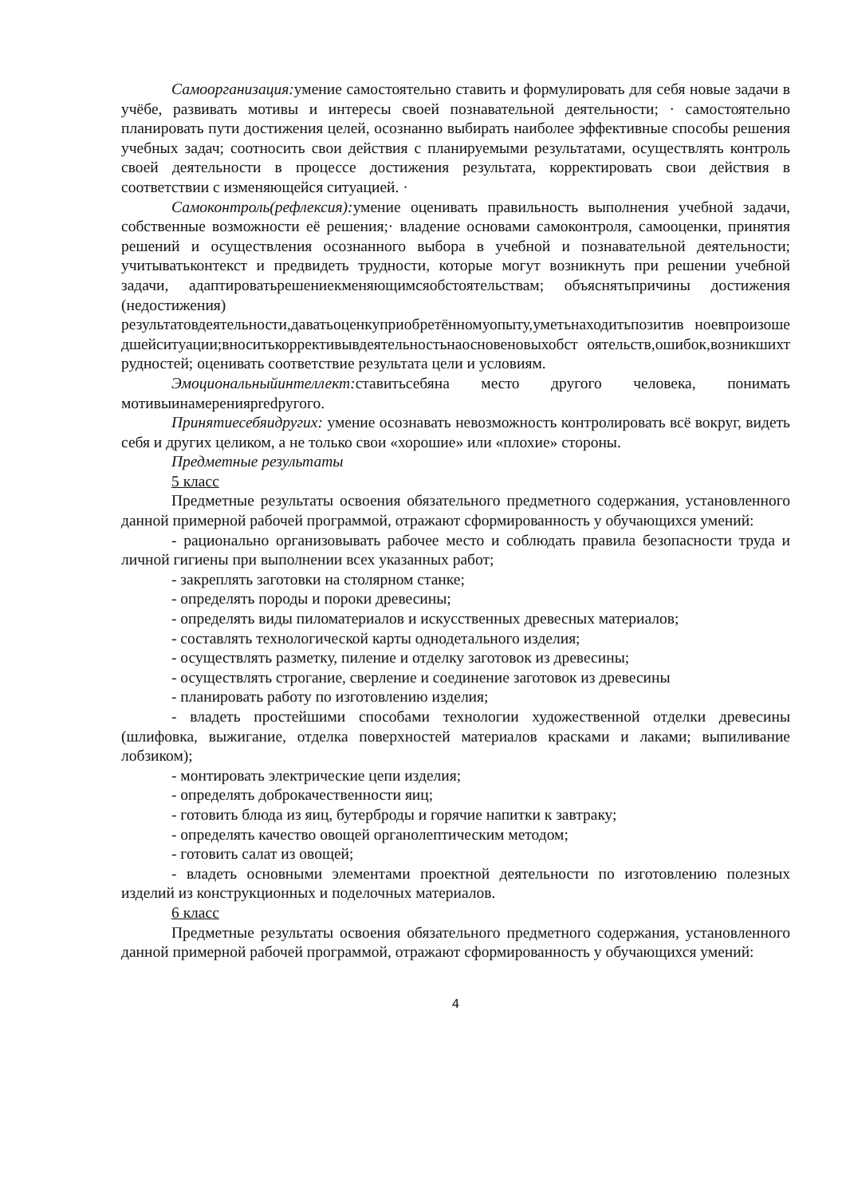Самоорганизация: умение самостоятельно ставить и формулировать для себя новые задачи в учёбе, развивать мотивы и интересы своей познавательной деятельности; · самостоятельно планировать пути достижения целей, осознанно выбирать наиболее эффективные способы решения учебных задач; соотносить свои действия с планируемыми результатами, осуществлять контроль своей деятельности в процессе достижения результата, корректировать свои действия в соответствии с изменяющейся ситуацией. ·
Самоконтроль(рефлексия): умение оценивать правильность выполнения учебной задачи, собственные возможности её решения;· владение основами самоконтроля, самооценки, принятия решений и осуществления осознанного выбора в учебной и познавательной деятельности; учитыватьконтекст и предвидеть трудности, которые могут возникнуть при решении учебной задачи, адаптироватьрешениекменяющимсяобстоятельствам; объяснятьпричины достижения (недостижения)
результатовдеятельности,даватьоценкуприобретённомуопыту,уметьнаходитьпозитив ноевпроизошедшейситуации;вноситькоррективывдеятельностьнаосновеновыхобст оятельств,ошибок,возникшихтрудностей; оценивать соответствие результата цели и условиям.
Эмоциональныйинтеллект: ставитьсебяна место другого человека, понимать мотивыинамеренияpredругого.
Принятиесебяидругих: умение осознавать невозможность контролировать всё вокруг, видеть себя и других целиком, а не только свои «хорошие» или «плохие» стороны.
Предметные результаты
5 класс
Предметные результаты освоения обязательного предметного содержания, установленного данной примерной рабочей программой, отражают сформированность у обучающихся умений:
- рационально организовывать рабочее место и соблюдать правила безопасности труда и личной гигиены при выполнении всех указанных работ;
- закреплять заготовки на столярном станке;
- определять породы и пороки древесины;
- определять виды пиломатериалов и искусственных древесных материалов;
- составлять технологической карты однодетального изделия;
- осуществлять разметку, пиление и отделку заготовок из древесины;
- осуществлять строгание, сверление и соединение заготовок из древесины
- планировать работу по изготовлению изделия;
- владеть простейшими способами технологии художественной отделки древесины (шлифовка, выжигание, отделка поверхностей материалов красками и лаками; выпиливание лобзиком);
- монтировать электрические цепи изделия;
- определять доброкачественности яиц;
- готовить блюда из яиц, бутерброды и горячие напитки к завтраку;
- определять качество овощей органолептическим методом;
- готовить салат из овощей;
- владеть основными элементами проектной деятельности по изготовлению полезных изделий из конструкционных и поделочных материалов.
6 класс
Предметные результаты освоения обязательного предметного содержания, установленного данной примерной рабочей программой, отражают сформированность у обучающихся умений:
4